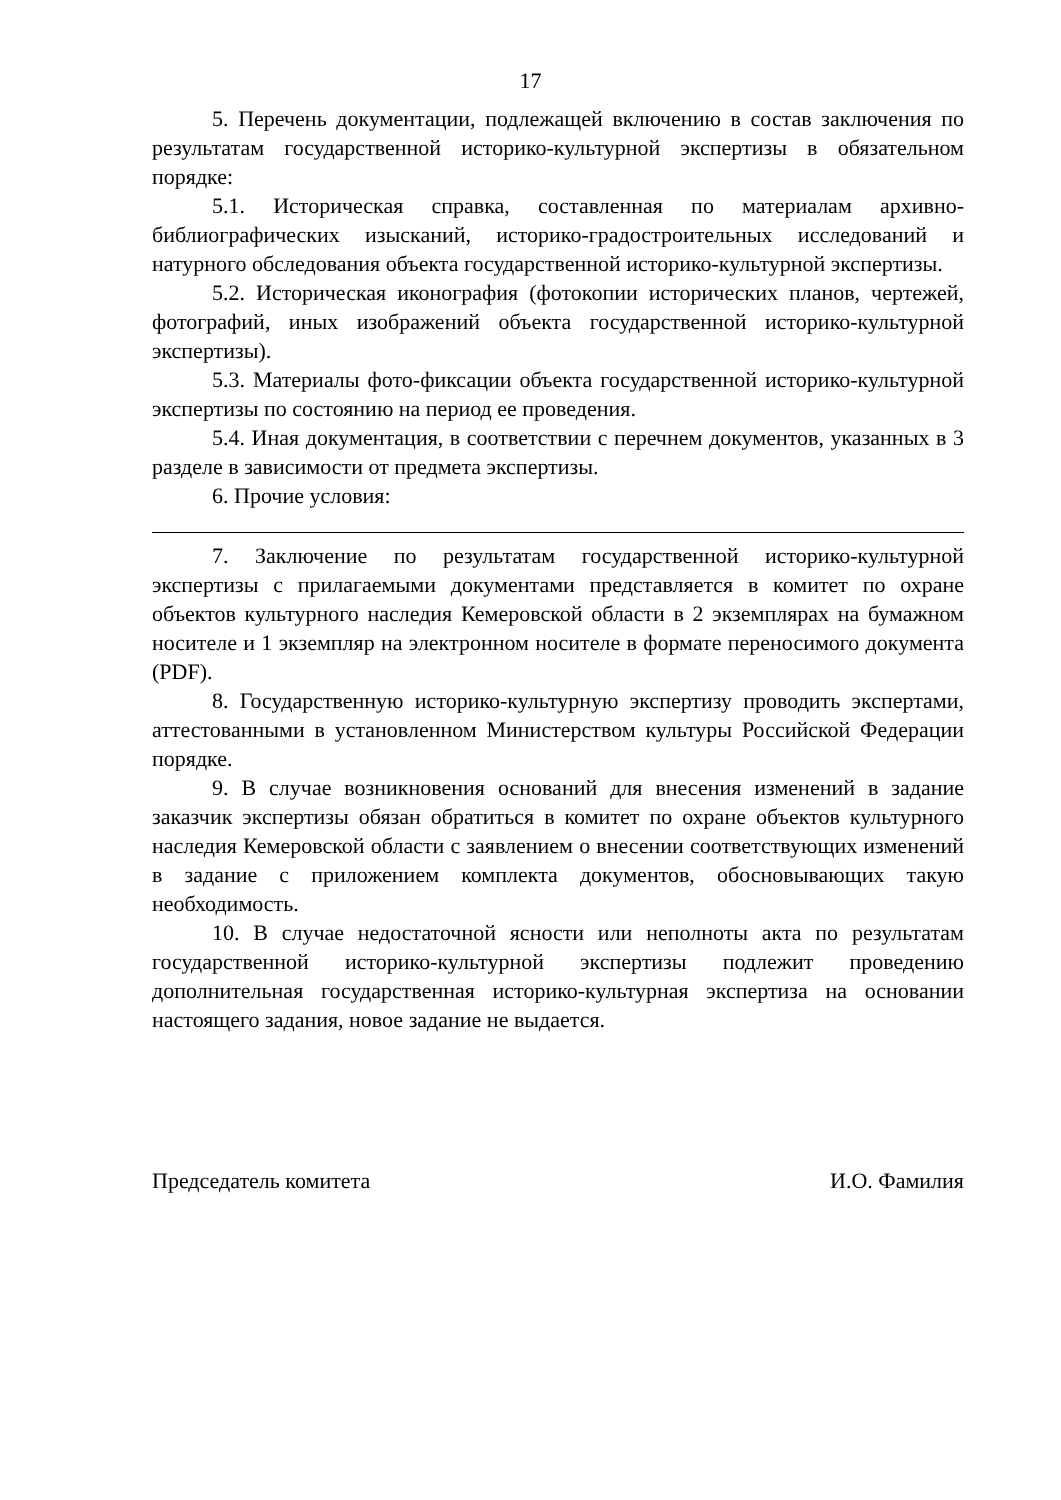17
5. Перечень документации, подлежащей включению в состав заключения по результатам государственной историко-культурной экспертизы в обязательном порядке:
5.1. Историческая справка, составленная по материалам архивно-библиографических изысканий, историко-градостроительных исследований и натурного обследования объекта государственной историко-культурной экспертизы.
5.2. Историческая иконография (фотокопии исторических планов, чертежей, фотографий, иных изображений объекта государственной историко-культурной экспертизы).
5.3. Материалы фото-фиксации объекта государственной историко-культурной экспертизы по состоянию на период ее проведения.
5.4. Иная документация, в соответствии с перечнем документов, указанных в 3 разделе в зависимости от предмета экспертизы.
6. Прочие условия:
7. Заключение по результатам государственной историко-культурной экспертизы с прилагаемыми документами представляется в комитет по охране объектов культурного наследия Кемеровской области в 2 экземплярах на бумажном носителе и 1 экземпляр на электронном носителе в формате переносимого документа (PDF).
8. Государственную историко-культурную экспертизу проводить экспертами, аттестованными в установленном Министерством культуры Российской Федерации порядке.
9. В случае возникновения оснований для внесения изменений в задание заказчик экспертизы обязан обратиться в комитет по охране объектов культурного наследия Кемеровской области с заявлением о внесении соответствующих изменений в задание с приложением комплекта документов, обосновывающих такую необходимость.
10. В случае недостаточной ясности или неполноты акта по результатам государственной историко-культурной экспертизы подлежит проведению дополнительная государственная историко-культурная экспертиза на основании настоящего задания, новое задание не выдается.
Председатель комитета И.О. Фамилия